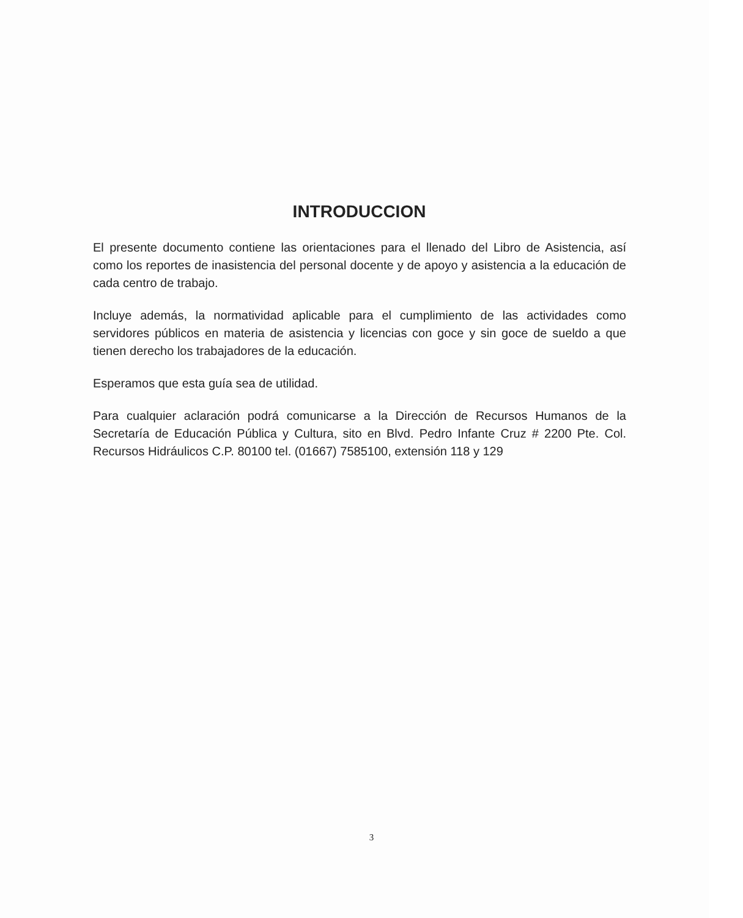INTRODUCCION
El presente documento contiene las orientaciones para el llenado del Libro de Asistencia, así como los reportes de inasistencia del personal docente y de apoyo y asistencia a la educación de cada centro de trabajo.
Incluye además, la normatividad aplicable para el cumplimiento de las actividades como servidores públicos en materia de asistencia y licencias con goce y sin goce de sueldo a que tienen derecho los trabajadores de la educación.
Esperamos que esta guía sea de utilidad.
Para cualquier aclaración podrá comunicarse a la Dirección de Recursos Humanos de la Secretaría de Educación Pública y Cultura, sito en Blvd. Pedro Infante Cruz # 2200 Pte. Col. Recursos Hidráulicos C.P. 80100 tel. (01667) 7585100, extensión 118 y 129
3